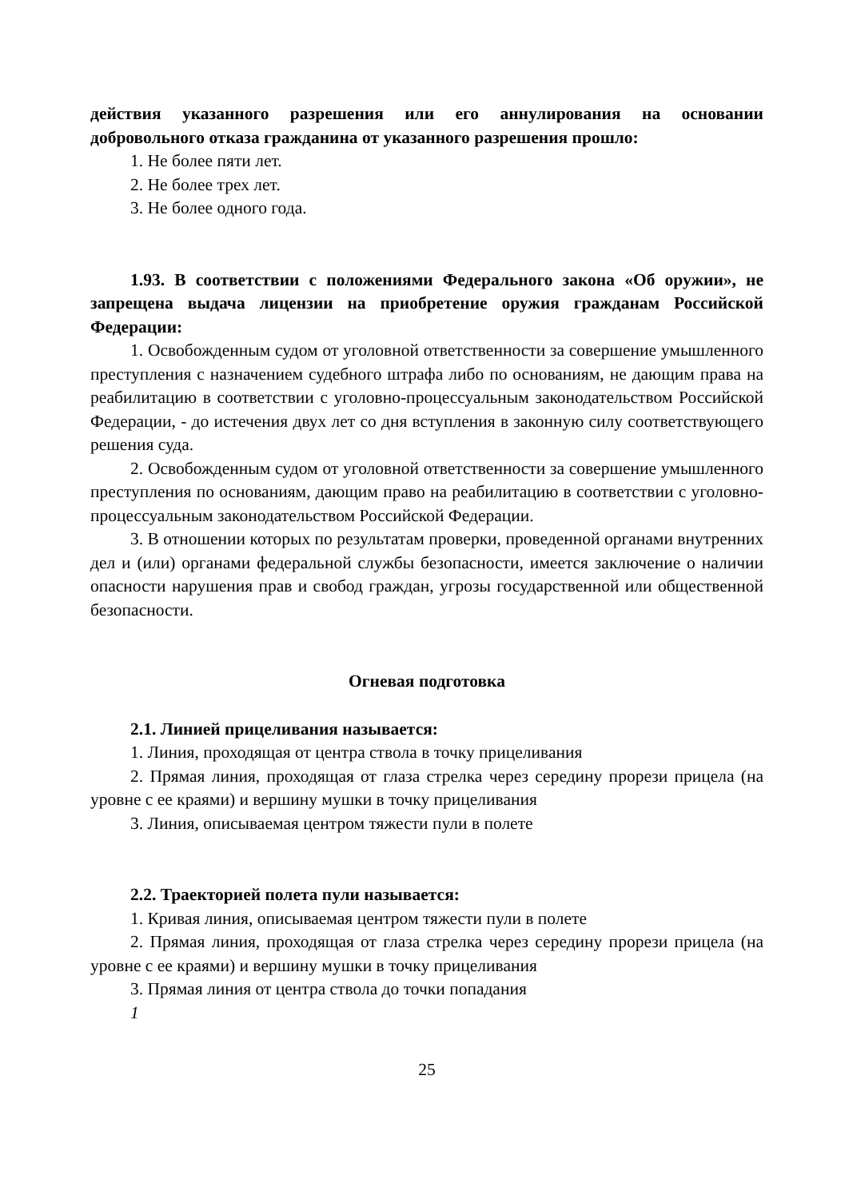действия указанного разрешения или его аннулирования на основании добровольного отказа гражданина от указанного разрешения прошло:
1. Не более пяти лет.
2. Не более трех лет.
3. Не более одного года.
1.93. В соответствии с положениями Федерального закона «Об оружии», не запрещена выдача лицензии на приобретение оружия гражданам Российской Федерации:
1. Освобожденным судом от уголовной ответственности за совершение умышленного преступления с назначением судебного штрафа либо по основаниям, не дающим права на реабилитацию в соответствии с уголовно-процессуальным законодательством Российской Федерации, - до истечения двух лет со дня вступления в законную силу соответствующего решения суда.
2. Освобожденным судом от уголовной ответственности за совершение умышленного преступления по основаниям, дающим право на реабилитацию в соответствии с уголовно-процессуальным законодательством Российской Федерации.
3. В отношении которых по результатам проверки, проведенной органами внутренних дел и (или) органами федеральной службы безопасности, имеется заключение о наличии опасности нарушения прав и свобод граждан, угрозы государственной или общественной безопасности.
Огневая подготовка
2.1. Линией прицеливания называется:
1. Линия, проходящая от центра ствола в точку прицеливания
2. Прямая линия, проходящая от глаза стрелка через середину прорези прицела (на уровне с ее краями) и вершину мушки в точку прицеливания
3. Линия, описываемая центром тяжести пули в полете
2.2. Траекторией полета пули называется:
1. Кривая линия, описываемая центром тяжести пули в полете
2. Прямая линия, проходящая от глаза стрелка через середину прорези прицела (на уровне с ее краями) и вершину мушки в точку прицеливания
3. Прямая линия от центра ствола до точки попадания
1
25